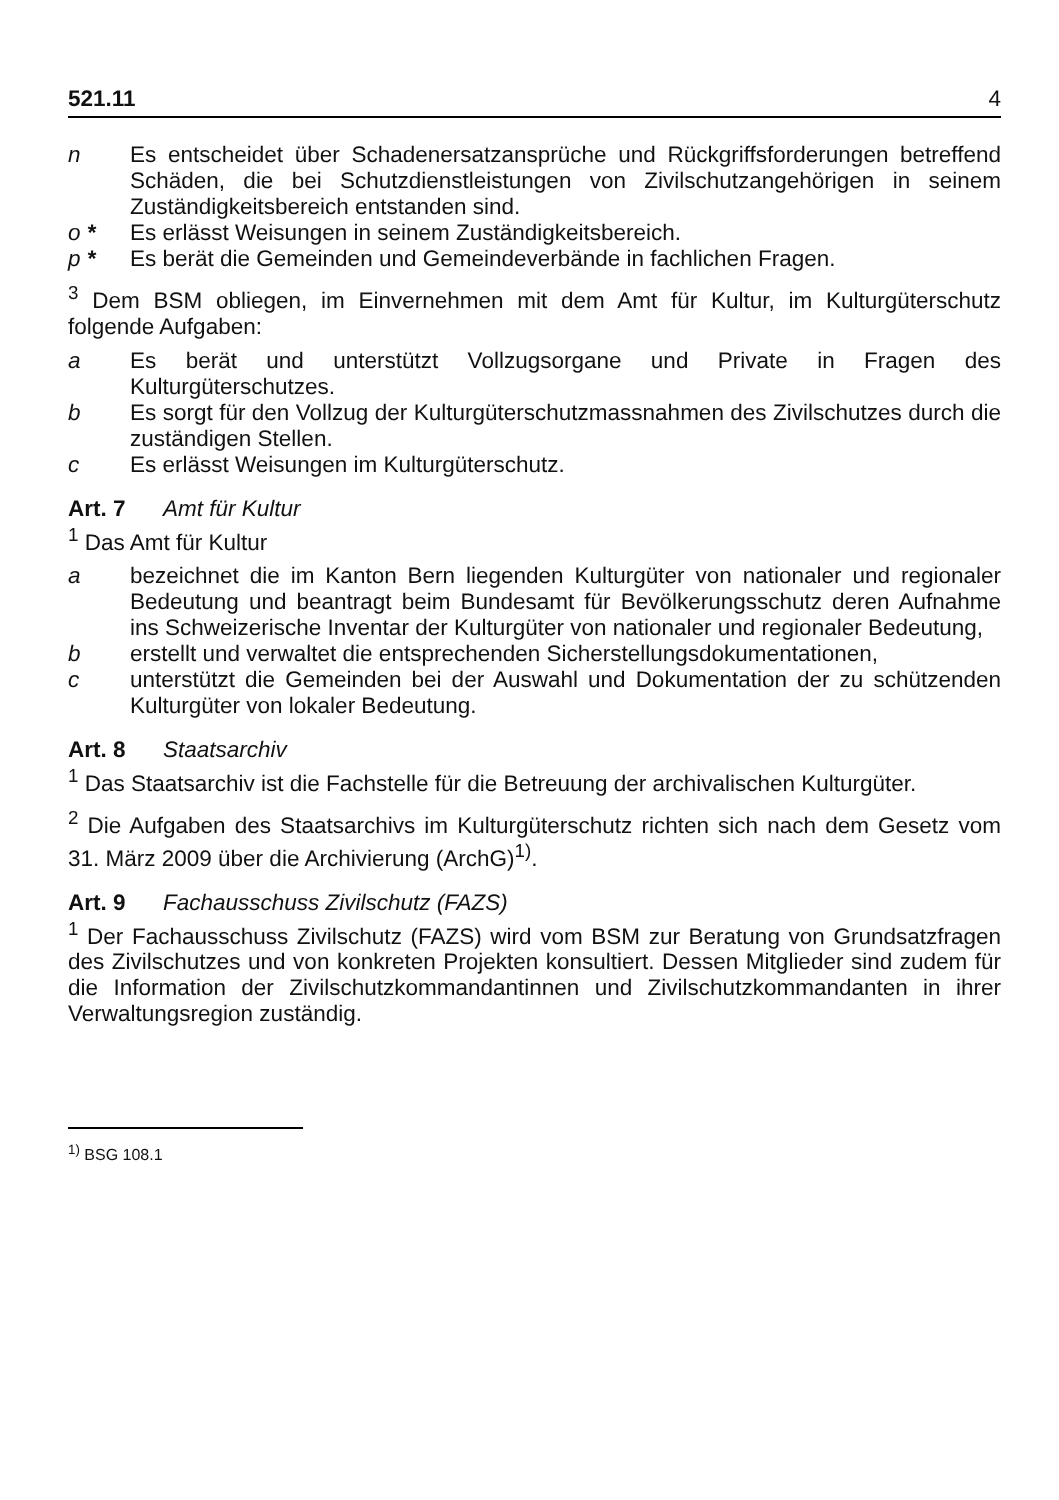521.11 4
n Es entscheidet über Schadenersatzansprüche und Rückgriffsforderungen betreffend Schäden, die bei Schutzdienstleistungen von Zivilschutzangehörigen in seinem Zuständigkeitsbereich entstanden sind.
o * Es erlässt Weisungen in seinem Zuständigkeitsbereich.
p * Es berät die Gemeinden und Gemeindeverbände in fachlichen Fragen.
<sup>3</sup> Dem BSM obliegen, im Einvernehmen mit dem Amt für Kultur, im Kulturgüterschutz folgende Aufgaben:
a Es berät und unterstützt Vollzugsorgane und Private in Fragen des Kulturgüterschutzes.
b Es sorgt für den Vollzug der Kulturgüterschutzmassnahmen des Zivilschutzes durch die zuständigen Stellen.
c Es erlässt Weisungen im Kulturgüterschutz.
Art. 7 Amt für Kultur
<sup>1</sup> Das Amt für Kultur
a bezeichnet die im Kanton Bern liegenden Kulturgüter von nationaler und regionaler Bedeutung und beantragt beim Bundesamt für Bevölkerungsschutz deren Aufnahme ins Schweizerische Inventar der Kulturgüter von nationaler und regionaler Bedeutung,
b erstellt und verwaltet die entsprechenden Sicherstellungsdokumentationen,
c unterstützt die Gemeinden bei der Auswahl und Dokumentation der zu schützenden Kulturgüter von lokaler Bedeutung.
Art. 8 Staatsarchiv
<sup>1</sup> Das Staatsarchiv ist die Fachstelle für die Betreuung der archivalischen Kulturgüter.
<sup>2</sup> Die Aufgaben des Staatsarchivs im Kulturgüterschutz richten sich nach dem Gesetz vom 31. März 2009 über die Archivierung (ArchG)<sup>1)</sup>.
Art. 9 Fachausschuss Zivilschutz (FAZS)
<sup>1</sup> Der Fachausschuss Zivilschutz (FAZS) wird vom BSM zur Beratung von Grundsatzfragen des Zivilschutzes und von konkreten Projekten konsultiert. Dessen Mitglieder sind zudem für die Information der Zivilschutzkommandantinnen und Zivilschutzkommandanten in ihrer Verwaltungsregion zuständig.
<sup>1)</sup> BSG 108.1